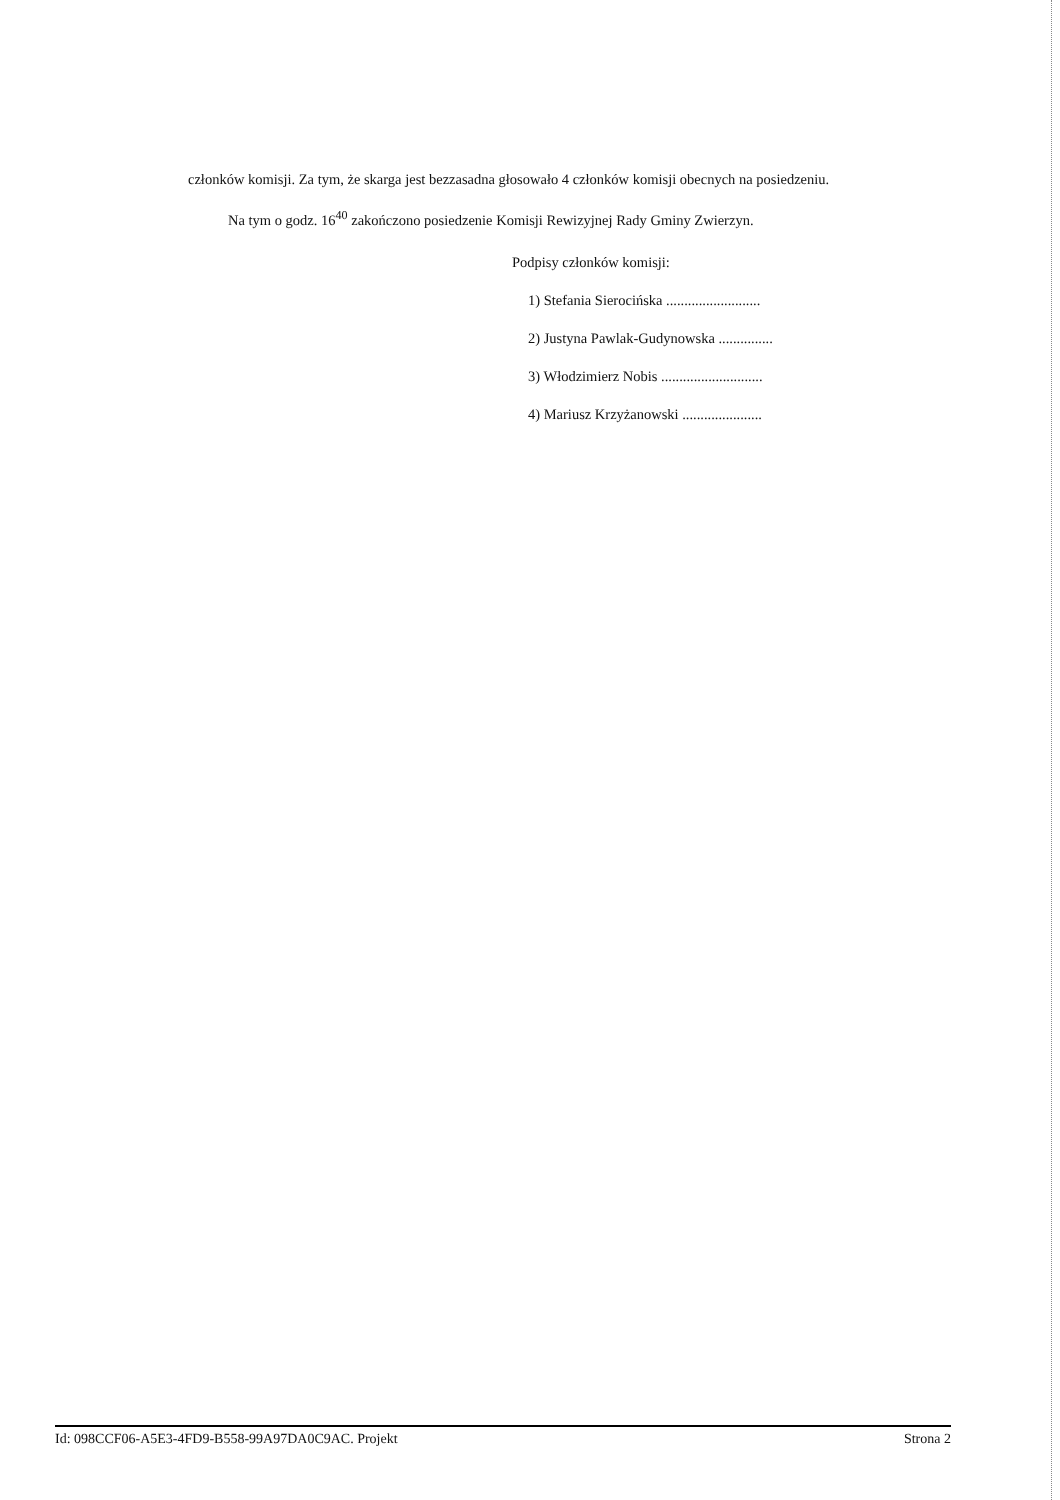członków komisji. Za tym, że skarga jest bezzasadna głosowało 4 członków komisji obecnych na posiedzeniu.
Na tym o godz. 16<sup>40</sup> zakończono posiedzenie Komisji Rewizyjnej Rady Gminy Zwierzyn.
Podpisy członków komisji:
1) Stefania Sierocińska ..........................
2) Justyna Pawlak-Gudynowska ...............
3) Włodzimierz Nobis ............................
4) Mariusz Krzyżanowski ......................
Id: 098CCF06-A5E3-4FD9-B558-99A97DA0C9AC. Projekt Strona 2